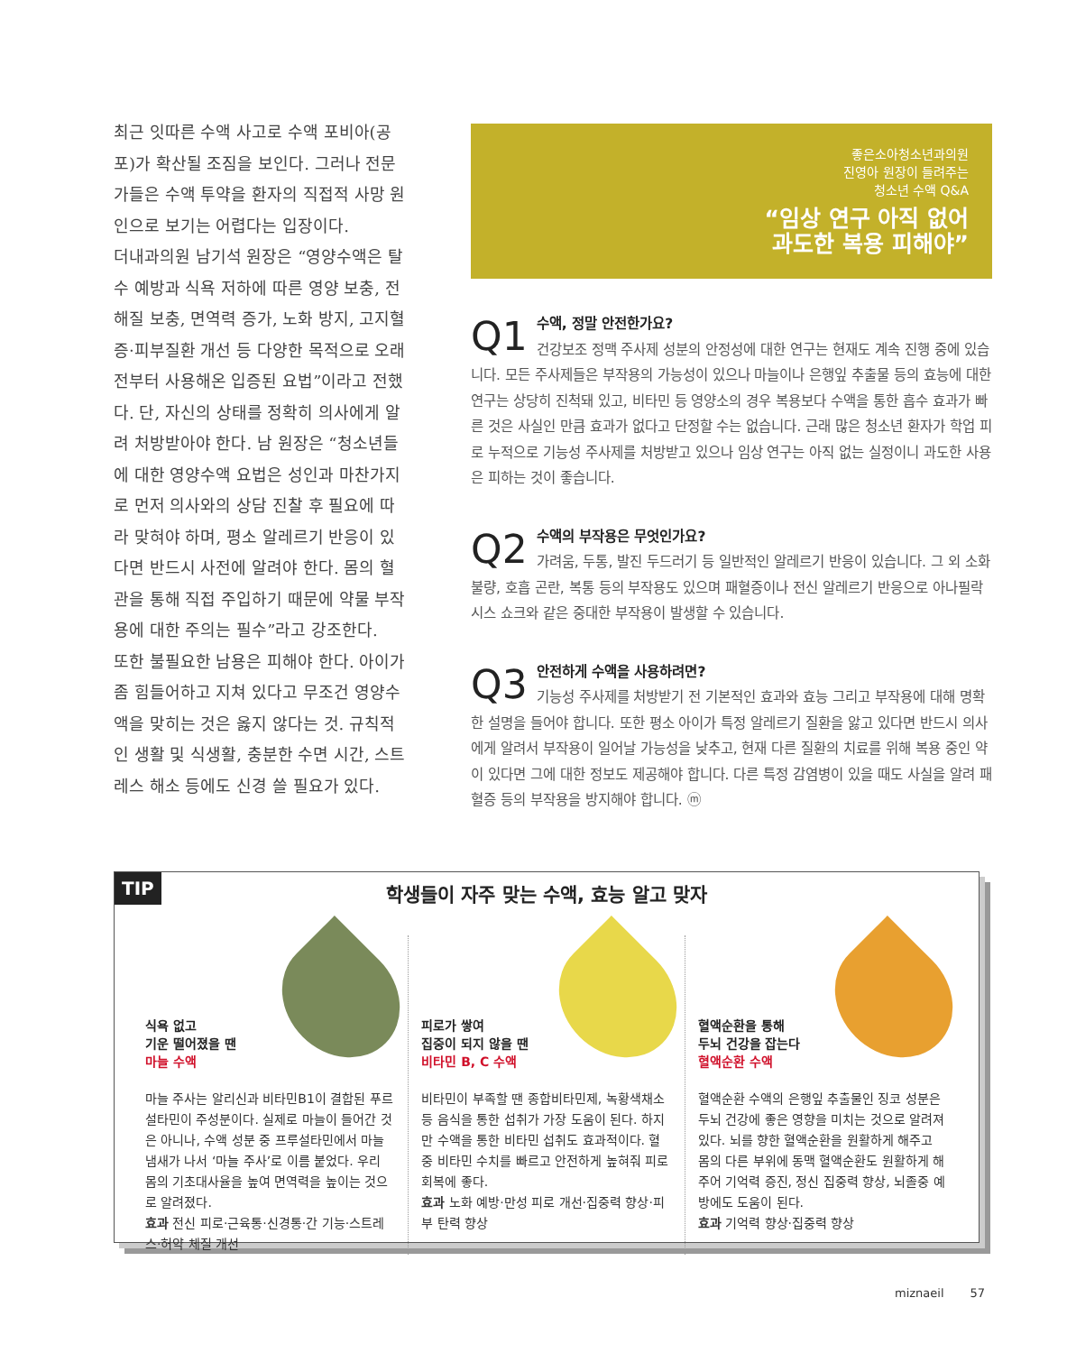최근 잇따른 수액 사고로 수액 포비아(공포)가 확산될 조짐을 보인다. 그러나 전문가들은 수액 투약을 환자의 직접적 사망 원인으로 보기는 어렵다는 입장이다.
더내과의원 남기석 원장은 “영양수액은 탈수 예방과 식욕 저하에 따른 영양 보충, 전해질 보충, 면역력 증가, 노화 방지, 고지혈증·피부질환 개선 등 다양한 목적으로 오래전부터 사용해온 입증된 요법”이라고 전했다. 단, 자신의 상태를 정확히 의사에게 알려 처방받아야 한다. 남 원장은 “청소년들에 대한 영양수액 요법은 성인과 마찬가지로 먼저 의사와의 상담 진찰 후 필요에 따라 맞혀야 하며, 평소 알레르기 반응이 있다면 반드시 사전에 알려야 한다. 몸의 혈관을 통해 직접 주입하기 때문에 약물 부작용에 대한 주의는 필수”라고 강조한다.
또한 불필요한 남용은 피해야 한다. 아이가 좀 힘들어하고 지쳐 있다고 무조건 영양수액을 맞히는 것은 옳지 않다는 것. 규칙적인 생활 및 식생활, 충분한 수면 시간, 스트레스 해소 등에도 신경 쓸 필요가 있다.
좋은소아청소년과의원
진영아 원장이 들려주는
청소년 수액 Q&A
“임상 연구 아직 없어
과도한 복용 피해야”
Q1
수액, 정말 안전한가요?
건강보조 정맥 주사제 성분의 안정성에 대한 연구는 현재도 계속 진행 중에 있습니다. 모든 주사제들은 부작용의 가능성이 있으나 마늘이나 은행잎 추출물 등의 효능에 대한 연구는 상당히 진척돼 있고, 비타민 등 영양소의 경우 복용보다 수액을 통한 흡수 효과가 빠른 것은 사실인 만큼 효과가 없다고 단정할 수는 없습니다. 근래 많은 청소년 환자가 학업 피로 누적으로 기능성 주사제를 처방받고 있으나 임상 연구는 아직 없는 실정이니 과도한 사용은 피하는 것이 좋습니다.
Q2
수액의 부작용은 무엇인가요?
가려움, 두통, 발진 두드러기 등 일반적인 알레르기 반응이 있습니다. 그 외 소화불량, 호흡 곤란, 복통 등의 부작용도 있으며 패혈증이나 전신 알레르기 반응으로 아나필락시스 쇼크와 같은 중대한 부작용이 발생할 수 있습니다.
Q3
안전하게 수액을 사용하려면?
기능성 주사제를 처방받기 전 기본적인 효과와 효능 그리고 부작용에 대해 명확한 설명을 들어야 합니다. 또한 평소 아이가 특정 알레르기 질환을 앓고 있다면 반드시 의사에게 알려서 부작용이 일어날 가능성을 낮추고, 현재 다른 질환의 치료를 위해 복용 중인 약이 있다면 그에 대한 정보도 제공해야 합니다. 다른 특정 감염병이 있을 때도 사실을 알려 패혈증 등의 부작용을 방지해야 합니다. ⓜ
TIP
학생들이 자주 맞는 수액, 효능 알고 맞자
식욕 없고
기운 떨어졌을 땐
마늘 수액
마늘 주사는 알리신과 비타민B1이 결합된 푸르설타민이 주성분이다. 실제로 마늘이 들어간 것은 아니나, 수액 성분 중 프루설타민에서 마늘 냄새가 나서 ‘마늘 주사’로 이름 붙었다. 우리 몸의 기초대사율을 높여 면역력을 높이는 것으로 알려졌다.
효과 전신 피로·근육통·신경통·간 기능·스트레스·허약 체질 개선
피로가 쌓여
집중이 되지 않을 땐
비타민 B, C 수액
비타민이 부족할 땐 종합비타민제, 녹황색채소 등 음식을 통한 섭취가 가장 도움이 된다. 하지만 수액을 통한 비타민 섭취도 효과적이다. 혈중 비타민 수치를 빠르고 안전하게 높혀줘 피로 회복에 좋다.
효과 노화 예방·만성 피로 개선·집중력 향상·피부 탄력 향상
혈액순환을 통해
두뇌 건강을 잡는다
혈액순환 수액
혈액순환 수액의 은행잎 추출물인 징코 성분은 두뇌 건강에 좋은 영향을 미치는 것으로 알려져 있다. 뇌를 향한 혈액순환을 원활하게 해주고 몸의 다른 부위에 동맥 혈액순환도 원활하게 해주어 기억력 증진, 정신 집중력 향상, 뇌졸중 예방에도 도움이 된다.
효과 기억력 향상·집중력 향상
miznaeil 57